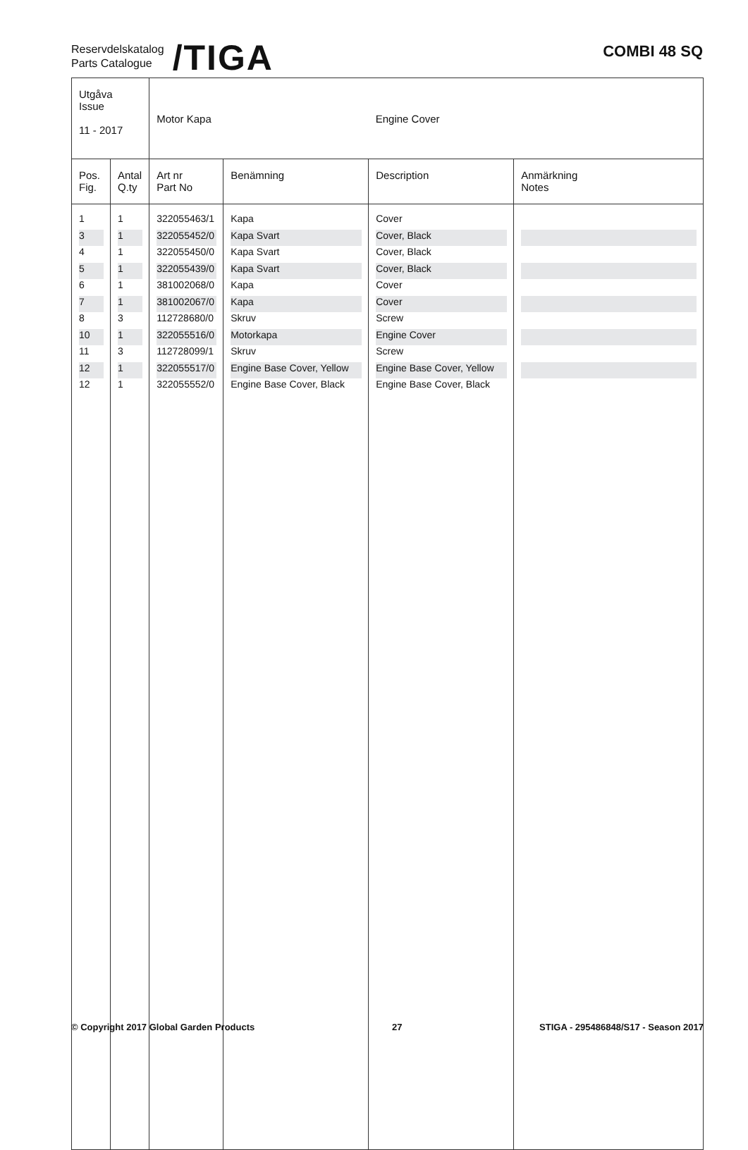Reservdelskatalog
Parts Catalogue
/TIGA
COMBI 48 SQ
| Utgåva Issue 11 - 2017 | | Motor Kapa | | Engine Cover | |
| Pos. Fig. | Antal Q.ty | Art nr Part No | Benämning | Description | Anmärkning Notes |
| 1 | 1 | 322055463/1 | Kapa | Cover | |
| 3 | 1 | 322055452/0 | Kapa Svart | Cover, Black | |
| 4 | 1 | 322055450/0 | Kapa Svart | Cover, Black | |
| 5 | 1 | 322055439/0 | Kapa Svart | Cover, Black | |
| 6 | 1 | 381002068/0 | Kapa | Cover | |
| 7 | 1 | 381002067/0 | Kapa | Cover | |
| 8 | 3 | 112728680/0 | Skruv | Screw | |
| 10 | 1 | 322055516/0 | Motorkapa | Engine Cover | |
| 11 | 3 | 112728099/1 | Skruv | Screw | |
| 12 | 1 | 322055517/0 | Engine Base Cover, Yellow | Engine Base Cover, Yellow | |
| 12 | 1 | 322055552/0 | Engine Base Cover, Black | Engine Base Cover, Black | |
© Copyright 2017 Global Garden Products 27 STIGA - 295486848/S17 - Season 2017